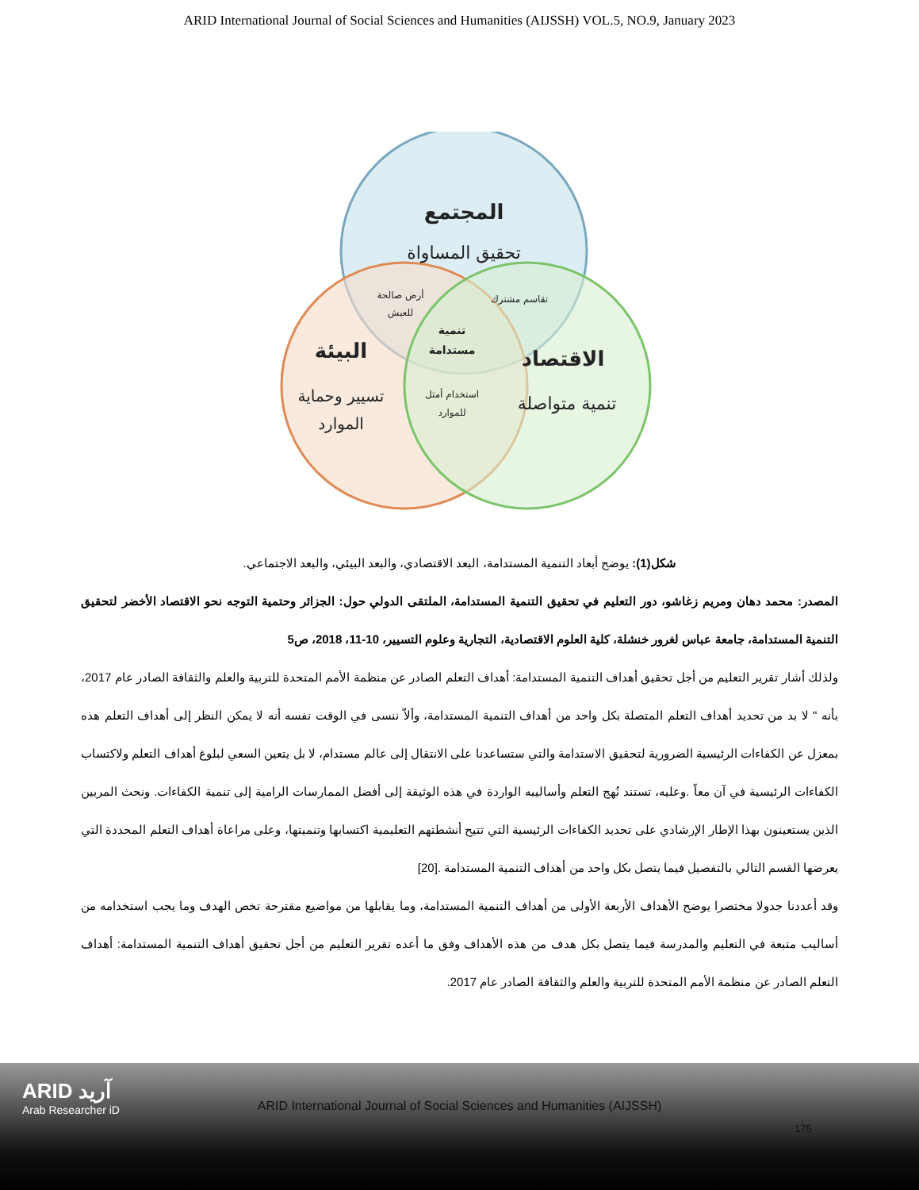ARID International Journal of Social Sciences and Humanities (AIJSSH) VOL.5, NO.9, January 2023
المجتمع
تحقيق المساواة
أرض صالحة
للعيش
تقاسم مشترك
تنمية
مستدامة
البيئة
الاقتصاد
تسيير وحماية
الموارد
استخدام أمثل
للموارد
تنمية متواصلة
شكل(1): يوضح أبعاد التنمية المستدامة، البعد الاقتصادي، والبعد البيئي، والبعد الاجتماعي.
المصدر: محمد دهان ومريم زغاشو، دور التعليم في تحقيق التنمية المستدامة، الملتقى الدولي حول: الجزائر وحتمية التوجه نحو الاقتصاد الأخضر لتحقيق التنمية المستدامة، جامعة عباس لغرور خنشلة، كلية العلوم الاقتصادية، التجارية وعلوم التسيير، 10-11، 2018، ص5
ولذلك أشار تقرير التعليم من أجل تحقيق أهداف التنمية المستدامة: أهداف التعلم الصادر عن منظمة الأمم المتحدة للتربية والعلم والثقافة الصادر عام 2017، بأنه " لا بد من تحديد أهداف التعلم المتصلة بكل واحد من أهداف التنمية المستدامة، وألاّ ننسى في الوقت نفسه أنه لا يمكن النظر إلى أهداف التعلم هذه بمعزل عن الكفاءات الرئيسية الضرورية لتحقيق الاستدامة والتي ستساعدنا على الانتقال إلى عالم مستدام، لا بل يتعين السعي لبلوغ أهداف التعلم ولاكتساب الكفاءات الرئيسية في آن معاً .وعليه، تستند نُهج التعلم وأساليبه الواردة في هذه الوثيقة إلى أفضل الممارسات الرامية إلى تنمية الكفاءات. ونحث المربين الذين يستعينون بهذا الإطار الإرشادي على تحديد الكفاءات الرئيسية التي تتيح أنشطتهم التعليمية اكتسابها وتنميتها، وعلى مراعاة أهداف التعلم المحددة التي يعرضها القسم التالي بالتفصيل فيما يتصل بكل واحد من أهداف التنمية المستدامة .[20]
وقد أعددنا جدولا مختصرا يوضح الأهداف الأربعة الأولى من أهداف التنمية المستدامة، وما يقابلها من مواضيع مقترحة تخص الهدف وما يجب استخدامه من أساليب متبعة في التعليم والمدرسة فيما يتصل بكل هدف من هذه الأهداف وفق ما أعده تقرير التعليم من أجل تحقيق أهداف التنمية المستدامة: أهداف التعلم الصادر عن منظمة الأمم المتحدة للتربية والعلم والثقافة الصادر عام 2017.
ARID آريد
Arab Researcher iD
ARID International Journal of Social Sciences and Humanities (AIJSSH)
175